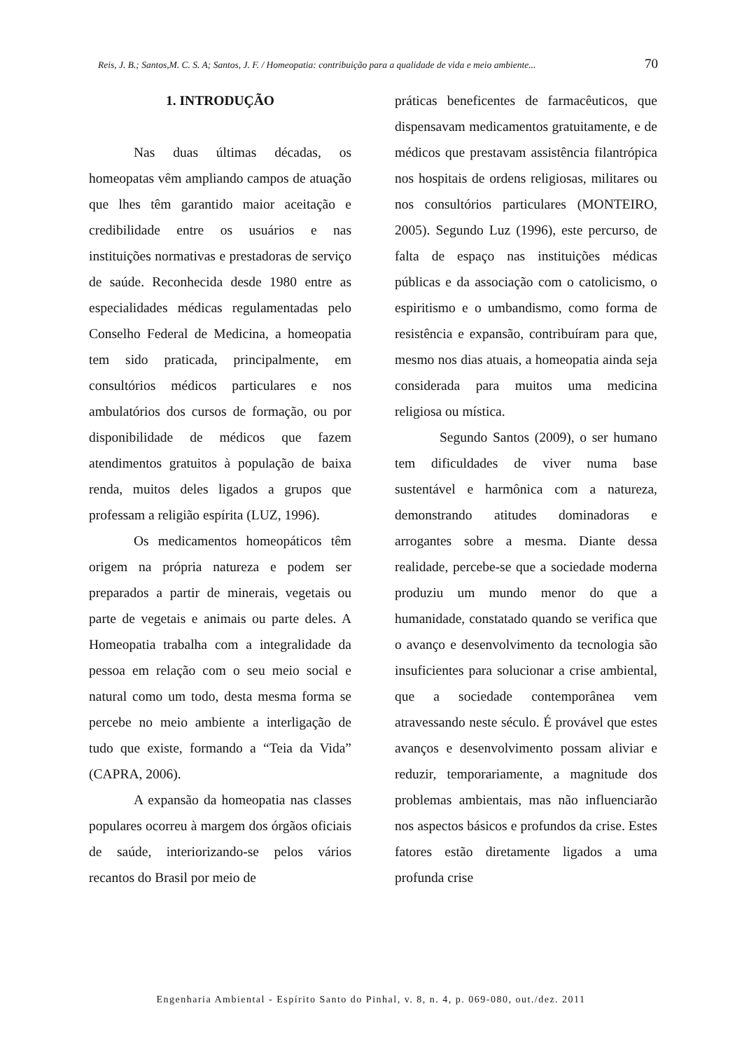Reis, J. B.; Santos,M. C. S. A; Santos, J. F. / Homeopatia: contribuição para a qualidade de vida e meio ambiente... 70
1. INTRODUÇÃO
Nas duas últimas décadas, os homeopatas vêm ampliando campos de atuação que lhes têm garantido maior aceitação e credibilidade entre os usuários e nas instituições normativas e prestadoras de serviço de saúde. Reconhecida desde 1980 entre as especialidades médicas regulamentadas pelo Conselho Federal de Medicina, a homeopatia tem sido praticada, principalmente, em consultórios médicos particulares e nos ambulatórios dos cursos de formação, ou por disponibilidade de médicos que fazem atendimentos gratuitos à população de baixa renda, muitos deles ligados a grupos que professam a religião espírita (LUZ, 1996).
Os medicamentos homeopáticos têm origem na própria natureza e podem ser preparados a partir de minerais, vegetais ou parte de vegetais e animais ou parte deles. A Homeopatia trabalha com a integralidade da pessoa em relação com o seu meio social e natural como um todo, desta mesma forma se percebe no meio ambiente a interligação de tudo que existe, formando a “Teia da Vida” (CAPRA, 2006).
A expansão da homeopatia nas classes populares ocorreu à margem dos órgãos oficiais de saúde, interiorizando-se pelos vários recantos do Brasil por meio de
práticas beneficentes de farmacêuticos, que dispensavam medicamentos gratuitamente, e de médicos que prestavam assistência filantrópica nos hospitais de ordens religiosas, militares ou nos consultórios particulares (MONTEIRO, 2005). Segundo Luz (1996), este percurso, de falta de espaço nas instituições médicas públicas e da associação com o catolicismo, o espiritismo e o umbandismo, como forma de resistência e expansão, contribuíram para que, mesmo nos dias atuais, a homeopatia ainda seja considerada para muitos uma medicina religiosa ou mística.
Segundo Santos (2009), o ser humano tem dificuldades de viver numa base sustentável e harmônica com a natureza, demonstrando atitudes dominadoras e arrogantes sobre a mesma. Diante dessa realidade, percebe-se que a sociedade moderna produziu um mundo menor do que a humanidade, constatado quando se verifica que o avanço e desenvolvimento da tecnologia são insuficientes para solucionar a crise ambiental, que a sociedade contemporânea vem atravessando neste século. É provável que estes avanços e desenvolvimento possam aliviar e reduzir, temporariamente, a magnitude dos problemas ambientais, mas não influenciarão nos aspectos básicos e profundos da crise. Estes fatores estão diretamente ligados a uma profunda crise
Engenharia Ambiental - Espírito Santo do Pinhal, v. 8, n. 4, p. 069-080, out./dez. 2011